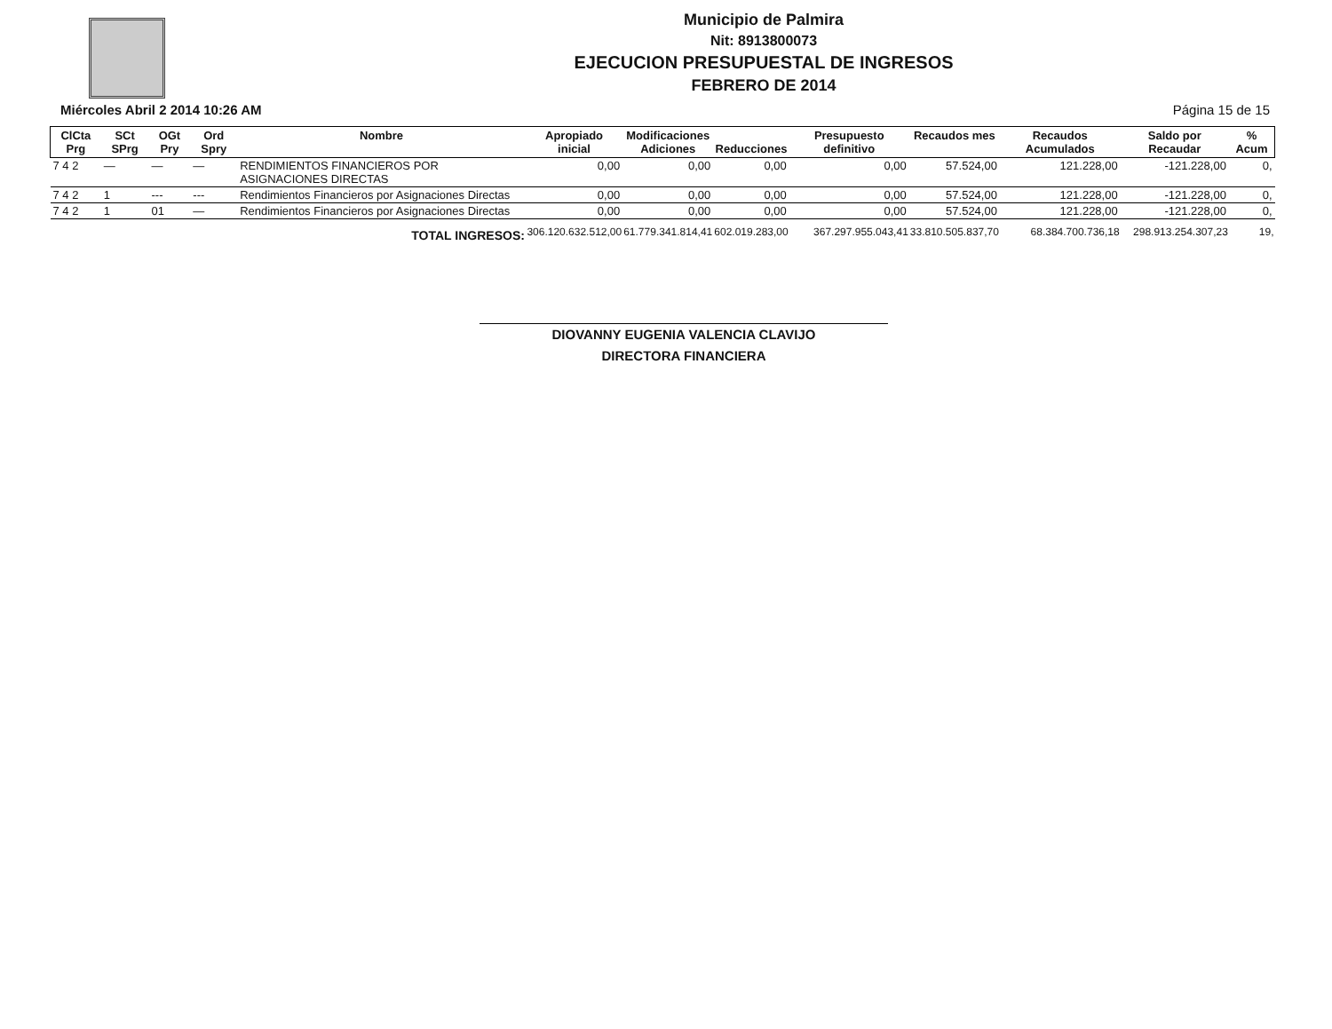Municipio de Palmira
Nit: 8913800073
EJECUCION PRESUPUESTAL DE INGRESOS
FEBRERO DE 2014
Miércoles Abril 2 2014 10:26 AM Página 15 de 15
| ClCta Prg | SCt SPrg | OGt Pry | Ord Spry | Nombre | Apropiado inicial | Modificaciones Adiciones | Reducciones | Presupuesto definitivo | Recaudos mes | Recaudos Acumulados | Saldo por Recaudar | % Acum |
| --- | --- | --- | --- | --- | --- | --- | --- | --- | --- | --- | --- | --- |
| 7 4 2 | — | — | — | RENDIMIENTOS FINANCIEROS POR ASIGNACIONES DIRECTAS | 0,00 | 0,00 | 0,00 | 0,00 | 57.524,00 | 121.228,00 | -121.228,00 | 0, |
| 7 4 2 | 1 | --- | --- | Rendimientos Financieros por Asignaciones Directas | 0,00 | 0,00 | 0,00 | 0,00 | 57.524,00 | 121.228,00 | -121.228,00 | 0, |
| 7 4 2 | 1 | 01 | — | Rendimientos Financieros por Asignaciones Directas | 0,00 | 0,00 | 0,00 | 0,00 | 57.524,00 | 121.228,00 | -121.228,00 | 0, |
| TOTAL INGRESOS: | | | | | 306.120.632.512,00 | 61.779.341.814,41 | 602.019.283,00 | 367.297.955.043,41 | 33.810.505.837,70 | 68.384.700.736,18 | 298.913.254.307,23 | 19, |
DIOVANNY EUGENIA VALENCIA CLAVIJO
DIRECTORA FINANCIERA